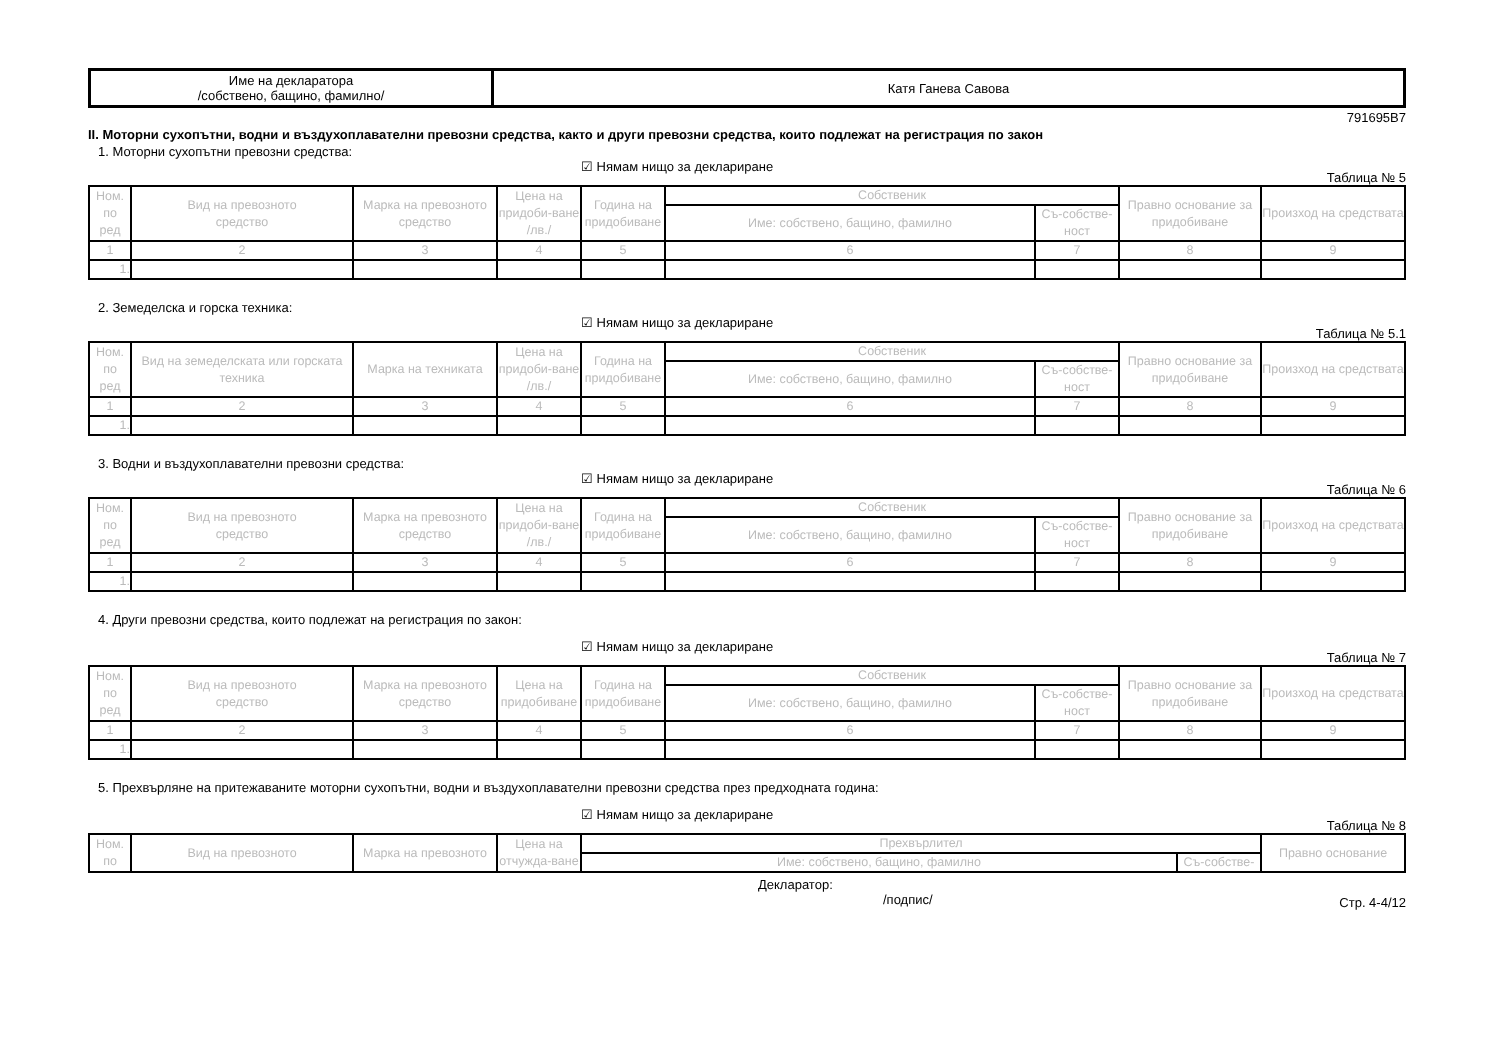| Име на декларатора /собствено, бащино, фамилно/ | Катя Ганева Савова |
791695B7
II. Моторни сухопътни, водни и въздухоплавателни превозни средства, както и други превозни средства, които подлежат на регистрация по закон
1. Моторни сухопътни превозни средства:
☑ Нямам нищо за деклариране
Таблица № 5
| Ном. по ред | Вид на превозното средство | Марка на превозното средство | Цена на придоби-ване /лв./ | Година на придобиване | Собственик | | Правно основание за придобиване | Произход на средствата |
| --- | --- | --- | --- | --- | --- | --- | --- | --- |
| | | | | | Име: собствено, бащино, фамилно | Съ-собстве-ност | | |
| 1 | 2 | 3 | 4 | 5 | 6 | 7 | 8 | 9 |
| 1. | | | | | | | | |
2. Земеделска и горска техника:
☑ Нямам нищо за деклариране
Таблица № 5.1
| Ном. по ред | Вид на земеделската или горската техника | Марка на техниката | Цена на придоби-ване /лв./ | Година на придобиване | Собственик | | Правно основание за придобиване | Произход на средствата |
| --- | --- | --- | --- | --- | --- | --- | --- | --- |
| | | | | | Име: собствено, бащино, фамилно | Съ-собстве-ност | | |
| 1 | 2 | 3 | 4 | 5 | 6 | 7 | 8 | 9 |
| 1. | | | | | | | | |
3. Водни и въздухоплавателни превозни средства:
☑ Нямам нищо за деклариране
Таблица № 6
| Ном. по ред | Вид на превозното средство | Марка на превозното средство | Цена на придоби-ване /лв./ | Година на придобиване | Собственик | | Правно основание за придобиване | Произход на средствата |
| --- | --- | --- | --- | --- | --- | --- | --- | --- |
| | | | | | Име: собствено, бащино, фамилно | Съ-собстве-ност | | |
| 1 | 2 | 3 | 4 | 5 | 6 | 7 | 8 | 9 |
| 1. | | | | | | | | |
4. Други превозни средства, които подлежат на регистрация по закон:
☑ Нямам нищо за деклариране
Таблица № 7
| Ном. по ред | Вид на превозното средство | Марка на превозното средство | Цена на придобиване | Година на придобиване | Собственик | | Правно основание за придобиване | Произход на средствата |
| --- | --- | --- | --- | --- | --- | --- | --- | --- |
| | | | | | Име: собствено, бащино, фамилно | Съ-собстве-ност | | |
| 1 | 2 | 3 | 4 | 5 | 6 | 7 | 8 | 9 |
| 1. | | | | | | | | |
5. Прехвърляне на притежаваните моторни сухопътни, водни и въздухоплавателни превозни средства през предходната година:
☑ Нямам нищо за деклариране
Таблица № 8
| Ном. по | Вид на превозното | Марка на превозното | Цена на отчужда-ване | Прехвърлител | | Правно основание |
| --- | --- | --- | --- | --- | --- | --- |
| | | | | Име: собствено, бащино, фамилно | Съ-собстве- | |
Декларатор:
/подпис/
Стр. 4-4/12